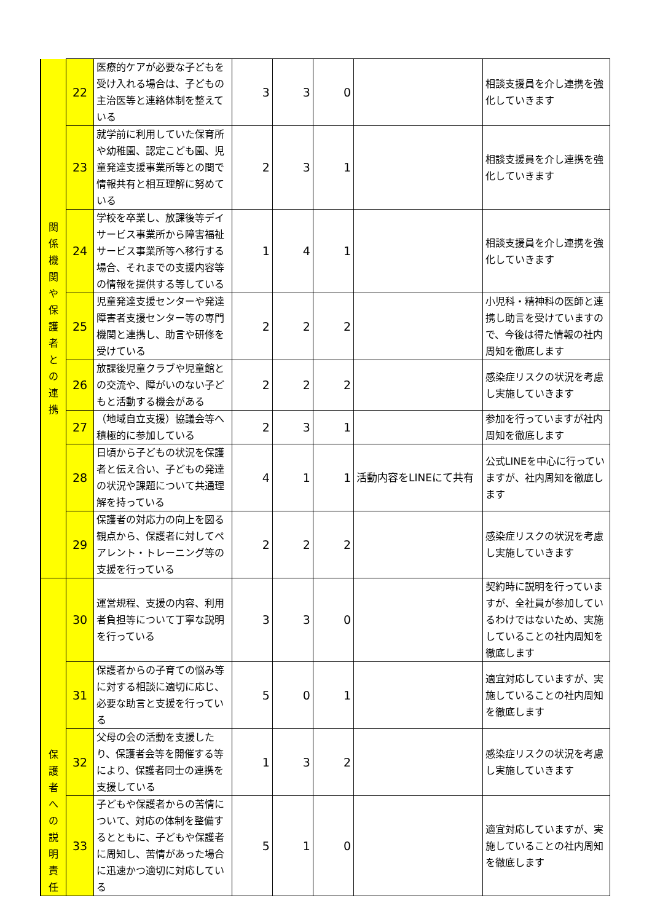| 関 係 機 関 や 保 護 者 と の 連 携 | 22 | 医療的ケアが必要な子どもを受け入れる場合は、子どもの主治医等と連絡体制を整えている | 3 | 3 | 0 | | 相談支援員を介し連携を強化していきます |
| | 23 | 就学前に利用していた保育所や幼稚園、認定こども園、児童発達支援事業所等との間で情報共有と相互理解に努めている | 2 | 3 | 1 | | 相談支援員を介し連携を強化していきます |
| | 24 | 学校を卒業し、放課後等デイサービス事業所から障害福祉サービス事業所等へ移行する場合、それまでの支援内容等の情報を提供する等している | 1 | 4 | 1 | | 相談支援員を介し連携を強化していきます |
| | 25 | 児童発達支援センターや発達障害者支援センター等の専門機関と連携し、助言や研修を受けている | 2 | 2 | 2 | | 小児科・精神科の医師と連携し助言を受けていますので、今後は得た情報の社内周知を徹底します |
| | 26 | 放課後児童クラブや児童館との交流や、障がいのない子どもと活動する機会がある | 2 | 2 | 2 | | 感染症リスクの状況を考慮し実施していきます |
| | 27 | （地域自立支援）協議会等へ積極的に参加している | 2 | 3 | 1 | | 参加を行っていますが社内周知を徹底します |
| | 28 | 日頃から子どもの状況を保護者と伝え合い、子どもの発達の状況や課題について共通理解を持っている | 4 | 1 | 1 | 活動内容をLINEにて共有 | 公式LINEを中心に行っていますが、社内周知を徹底します |
| | 29 | 保護者の対応力の向上を図る観点から、保護者に対してペアレント・トレーニング等の支援を行っている | 2 | 2 | 2 | | 感染症リスクの状況を考慮し実施していきます |
| 保 護 者 へ の 説 明 責 任 | 30 | 運営規程、支援の内容、利用者負担等について丁寧な説明を行っている | 3 | 3 | 0 | | 契約時に説明を行っていますが、全社員が参加しているわけではないため、実施していることの社内周知を徹底します |
| | 31 | 保護者からの子育ての悩み等に対する相談に適切に応じ、必要な助言と支援を行っている | 5 | 0 | 1 | | 適宜対応していますが、実施していることの社内周知を徹底します |
| | 32 | 父母の会の活動を支援したり、保護者会等を開催する等により、保護者同士の連携を支援している | 1 | 3 | 2 | | 感染症リスクの状況を考慮し実施していきます |
| | 33 | 子どもや保護者からの苦情について、対応の体制を整備するとともに、子どもや保護者に周知し、苦情があった場合に迅速かつ適切に対応している | 5 | 1 | 0 | | 適宜対応していますが、実施していることの社内周知を徹底します |